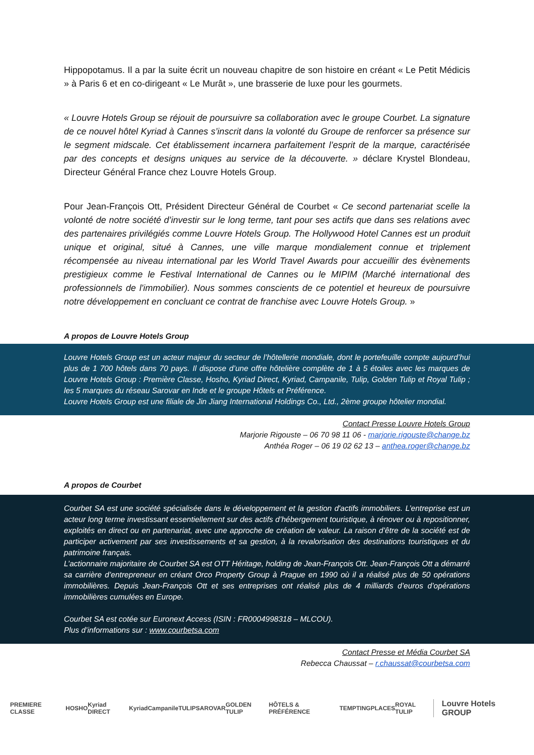Hippopotamus. Il a par la suite écrit un nouveau chapitre de son histoire en créant « Le Petit Médicis » à Paris 6 et en co-dirigeant « Le Murât », une brasserie de luxe pour les gourmets.
« Louvre Hotels Group se réjouit de poursuivre sa collaboration avec le groupe Courbet. La signature de ce nouvel hôtel Kyriad à Cannes s’inscrit dans la volonté du Groupe de renforcer sa présence sur le segment midscale. Cet établissement incarnera parfaitement l’esprit de la marque, caractérisée par des concepts et designs uniques au service de la découverte. » déclare Krystel Blondeau, Directeur Général France chez Louvre Hotels Group.
Pour Jean-François Ott, Président Directeur Général de Courbet « Ce second partenariat scelle la volonté de notre société d’investir sur le long terme, tant pour ses actifs que dans ses relations avec des partenaires privilégiés comme Louvre Hotels Group. The Hollywood Hotel Cannes est un produit unique et original, situé à Cannes, une ville marque mondialement connue et triplement récompensée au niveau international par les World Travel Awards pour accueillir des évènements prestigieux comme le Festival International de Cannes ou le MIPIM (Marché international des professionnels de l'immobilier). Nous sommes conscients de ce potentiel et heureux de poursuivre notre développement en concluant ce contrat de franchise avec Louvre Hotels Group. »
A propos de Louvre Hotels Group
Louvre Hotels Group est un acteur majeur du secteur de l’hôtellerie mondiale, dont le portefeuille compte aujourd’hui plus de 1 700 hôtels dans 70 pays. Il dispose d’une offre hôtelière complète de 1 à 5 étoiles avec les marques de Louvre Hotels Group : Première Classe, Hosho, Kyriad Direct, Kyriad, Campanile, Tulip, Golden Tulip et Royal Tulip ; les 5 marques du réseau Sarovar en Inde et le groupe Hôtels et Préférence.
Louvre Hotels Group est une filiale de Jin Jiang International Holdings Co., Ltd., 2ème groupe hôtelier mondial.
Contact Presse Louvre Hotels Group
Marjorie Rigouste – 06 70 98 11 06 - marjorie.rigouste@change.bz
Anthéa Roger – 06 19 02 62 13 – anthea.roger@change.bz
A propos de Courbet
Courbet SA est une société spécialisée dans le développement et la gestion d'actifs immobiliers. L’entreprise est un acteur long terme investissant essentiellement sur des actifs d’hébergement touristique, à rénover ou à repositionner, exploités en direct ou en partenariat, avec une approche de création de valeur. La raison d’être de la société est de participer activement par ses investissements et sa gestion, à la revalorisation des destinations touristiques et du patrimoine français.
L’actionnaire majoritaire de Courbet SA est OTT Héritage, holding de Jean-François Ott. Jean-François Ott a démarré sa carrière d’entrepreneur en créant Orco Property Group à Prague en 1990 où il a réalisé plus de 50 opérations immobilières. Depuis Jean-François Ott et ses entreprises ont réalisé plus de 4 milliards d’euros d’opérations immobilières cumulées en Europe.
Courbet SA est cotée sur Euronext Access (ISIN : FR0004998318 – MLCOU).
Plus d’informations sur : www.courbetsa.com
Contact Presse et Média Courbet SA
Rebecca Chaussat – r.chaussat@courbetsa.com
PREMIERE CLASSE HOSHO Kyriad DIRECT Kyriad Campanile TULIP SAROVAR GOLDEN TULIP HÔTELS & PRÉFÉRENCE TEMPTINGPLACES ROYAL TULIP Louvre Hotels GROUP